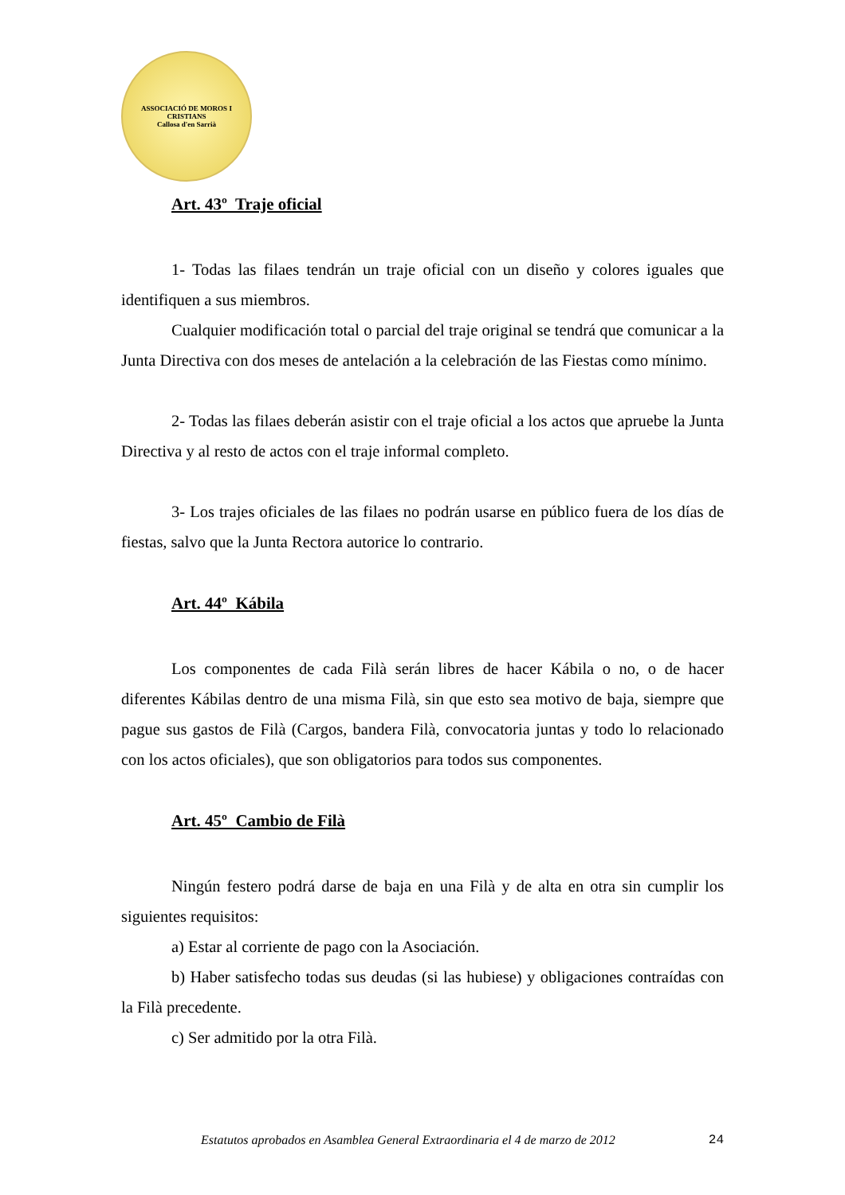ASSOCIACIÓ DE MOROS I CRISTIANS
Callosa d'en Sarrià
Art. 43º Traje oficial
1- Todas las filaes tendrán un traje oficial con un diseño y colores iguales que identifiquen a sus miembros.
Cualquier modificación total o parcial del traje original se tendrá que comunicar a la Junta Directiva con dos meses de antelación a la celebración de las Fiestas como mínimo.
2- Todas las filaes deberán asistir con el traje oficial a los actos que apruebe la Junta Directiva y al resto de actos con el traje informal completo.
3- Los trajes oficiales de las filaes no podrán usarse en público fuera de los días de fiestas, salvo que la Junta Rectora autorice lo contrario.
Art. 44º Kábila
Los componentes de cada Filà serán libres de hacer Kábila o no, o de hacer diferentes Kábilas dentro de una misma Filà, sin que esto sea motivo de baja, siempre que pague sus gastos de Filà (Cargos, bandera Filà, convocatoria juntas y todo lo relacionado con los actos oficiales), que son obligatorios para todos sus componentes.
Art. 45º Cambio de Filà
Ningún festero podrá darse de baja en una Filà y de alta en otra sin cumplir los siguientes requisitos:
a) Estar al corriente de pago con la Asociación.
b) Haber satisfecho todas sus deudas (si las hubiese) y obligaciones contraídas con la Filà precedente.
c) Ser admitido por la otra Filà.
Estatutos aprobados en Asamblea General Extraordinaria el 4 de marzo de 2012 24